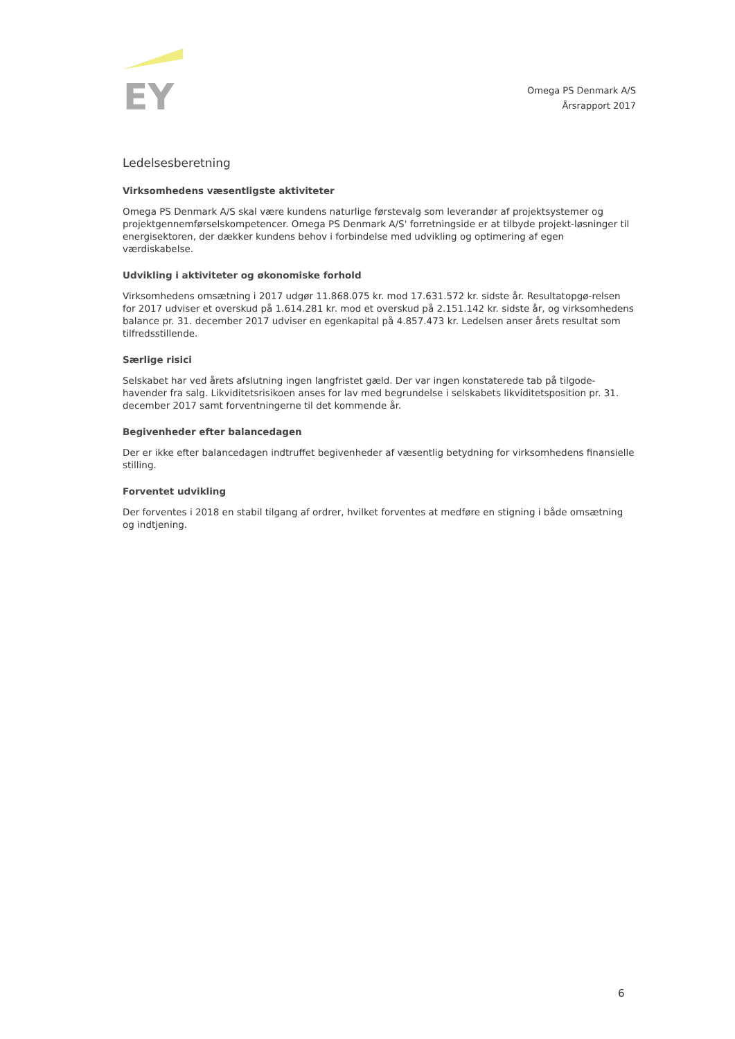EY
Omega PS Denmark A/S
Årsrapport 2017
Ledelsesberetning
Virksomhedens væsentligste aktiviteter
Omega PS Denmark A/S skal være kundens naturlige førstevalg som leverandør af projektsystemer og projektgennemførselskompetencer. Omega PS Denmark A/S' forretningside er at tilbyde projekt-løsninger til energisektoren, der dækker kundens behov i forbindelse med udvikling og optimering af egen værdiskabelse.
Udvikling i aktiviteter og økonomiske forhold
Virksomhedens omsætning i 2017 udgør 11.868.075 kr. mod 17.631.572 kr. sidste år. Resultatopgø-relsen for 2017 udviser et overskud på 1.614.281 kr. mod et overskud på 2.151.142 kr. sidste år, og virksomhedens balance pr. 31. december 2017 udviser en egenkapital på 4.857.473 kr. Ledelsen anser årets resultat som tilfredsstillende.
Særlige risici
Selskabet har ved årets afslutning ingen langfristet gæld. Der var ingen konstaterede tab på tilgode-havender fra salg. Likviditetsrisikoen anses for lav med begrundelse i selskabets likviditetsposition pr. 31. december 2017 samt forventningerne til det kommende år.
Begivenheder efter balancedagen
Der er ikke efter balancedagen indtruffet begivenheder af væsentlig betydning for virksomhedens finansielle stilling.
Forventet udvikling
Der forventes i 2018 en stabil tilgang af ordrer, hvilket forventes at medføre en stigning i både omsætning og indtjening.
6